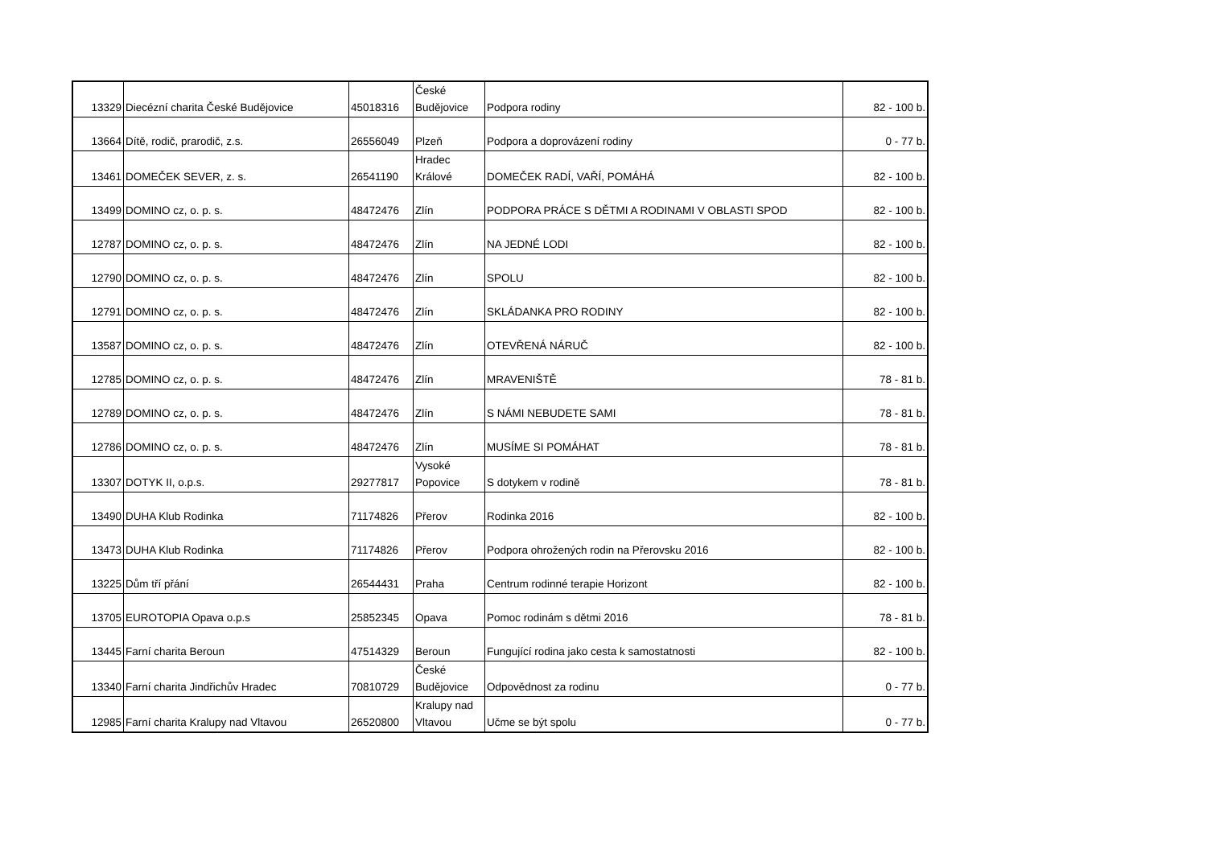| 13329 | Diecézní charita České Budějovice | 45018316 | České Budějovice | Podpora rodiny | 82 - 100 b. |
| 13664 | Dítě, rodič, prarodič, z.s. | 26556049 | Plzeň | Podpora a doprovázení rodiny | 0 - 77 b. |
| 13461 | DOMEČEK SEVER, z. s. | 26541190 | Hradec Králové | DOMEČEK RADÍ, VAŘÍ, POMÁHÁ | 82 - 100 b. |
| 13499 | DOMINO cz, o. p. s. | 48472476 | Zlín | PODPORA PRÁCE S DĚTMI A RODINAMI V OBLASTI SPOD | 82 - 100 b. |
| 12787 | DOMINO cz, o. p. s. | 48472476 | Zlín | NA JEDNÉ LODI | 82 - 100 b. |
| 12790 | DOMINO cz, o. p. s. | 48472476 | Zlín | SPOLU | 82 - 100 b. |
| 12791 | DOMINO cz, o. p. s. | 48472476 | Zlín | SKLÁDANKA PRO RODINY | 82 - 100 b. |
| 13587 | DOMINO cz, o. p. s. | 48472476 | Zlín | OTEVŘENÁ NÁRUČ | 82 - 100 b. |
| 12785 | DOMINO cz, o. p. s. | 48472476 | Zlín | MRAVENIŠTĚ | 78 - 81 b. |
| 12789 | DOMINO cz, o. p. s. | 48472476 | Zlín | S NÁMI NEBUDETE SAMI | 78 - 81 b. |
| 12786 | DOMINO cz, o. p. s. | 48472476 | Zlín | MUSÍME SI POMÁHAT | 78 - 81 b. |
| 13307 | DOTYK II, o.p.s. | 29277817 | Vysoké Popovice | S dotykem v rodině | 78 - 81 b. |
| 13490 | DUHA Klub Rodinka | 71174826 | Přerov | Rodinka 2016 | 82 - 100 b. |
| 13473 | DUHA Klub Rodinka | 71174826 | Přerov | Podpora ohrožených rodin na Přerovsku 2016 | 82 - 100 b. |
| 13225 | Dům tří přání | 26544431 | Praha | Centrum rodinné terapie Horizont | 82 - 100 b. |
| 13705 | EUROTOPIA Opava o.p.s | 25852345 | Opava | Pomoc rodinám s dětmi 2016 | 78 - 81 b. |
| 13445 | Farní charita Beroun | 47514329 | Beroun | Fungující rodina jako cesta k samostatnosti | 82 - 100 b. |
| 13340 | Farní charita Jindřichův Hradec | 70810729 | České Budějovice | Odpovědnost za rodinu | 0 - 77 b. |
| 12985 | Farní charita Kralupy nad Vltavou | 26520800 | Kralupy nad Vltavou | Učme se být spolu | 0 - 77 b. |